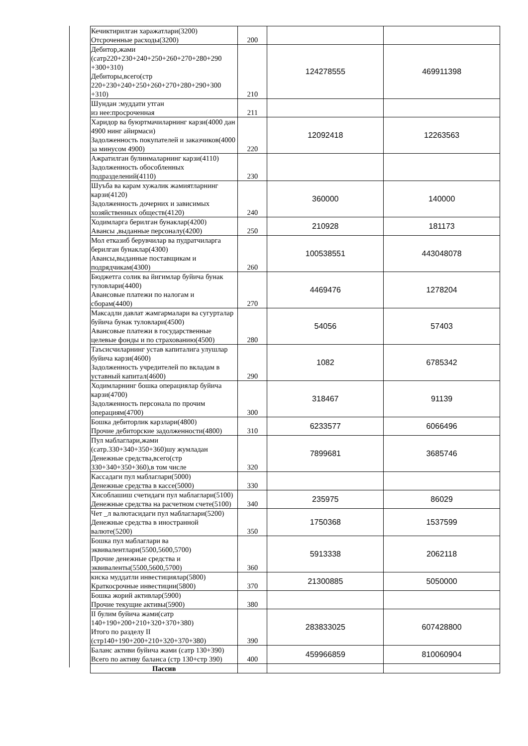| Кечиктирилган харажатлари(3200) Отсроченные расходы(3200) | 200 | | |
| Дебитор,жами (сатр220+230+240+250+260+270+280+290 +300+310) Дебиторы,всего(стр 220+230+240+250+260+270+280+290+300 +310) | 210 | 124278555 | 469911398 |
| Шундан :муддати утган из нее:просроченная | 211 | | |
| Харидор ва буюртмачиларнинг карзи(4000 дан 4900 нинг айирмаси) Задолженность покупателей и заказчиков(4000 за минусом 4900) | 220 | 12092418 | 12263563 |
| Ажратилган булинмаларнинг карзи(4110) Задолженность обособленных подразделений(4110) | 230 | | |
| Шуъба ва карам хужалик жамиятларнинг карзи(4120) Задолженность дочерних и зависимых хозяйственных обществ(4120) | 240 | 360000 | 140000 |
| Ходимларга берилган бунаклар(4200) Авансы ,выданные персоналу(4200) | 250 | 210928 | 181173 |
| Мол етказиб берувчилар ва пудратчиларга берилган бунаклар(4300) Авансы,выданные поставщикам и подрядчикам(4300) | 260 | 100538551 | 443048078 |
| Бюджетга солик ва йигимлар буйича бунак туловлари(4400) Авансовые платежи по налогам и сборам(4400) | 270 | 4469476 | 1278204 |
| Максадли давлат жамгармалари ва сугурталар буйича бунак туловлари(4500) Авансовые платежи в государственные целевые фонды и по страхованию(4500) | 280 | 54056 | 57403 |
| Таъсисчиларнинг устав капиталига улушлар буйича карзи(4600) Задолженность учредителей по вкладам в уставный капитал(4600) | 290 | 1082 | 6785342 |
| Ходимларнинг бошка операциялар буйича карзи(4700) Задолженность персонала по прочим операциям(4700) | 300 | 318467 | 91139 |
| Бошка дебиторлик карзлари(4800) Прочие дебиторские задолженности(4800) | 310 | 6233577 | 6066496 |
| Пул маблаглари,жами (сатр.330+340+350+360)шу жумладан Денежные средства,всего(стр 330+340+350+360),в том числе | 320 | 7899681 | 3685746 |
| Кассадаги пул маблаглари(5000) Денежные средства в кассе(5000) | 330 | | |
| Хисоблашиш счетидаги пул маблаглари(5100) Денежные средства на расчетном счете(5100) | 340 | 235975 | 86029 |
| Чет _л валютасидаги пул маблаглари(5200) Денежные средства в иностранной валюте(5200) | 350 | 1750368 | 1537599 |
| Бошка пул маблаглари ва эквивалентлари(5500,5600,5700) Прочие денежные средства и эквиваленты(5500,5600,5700) | 360 | 5913338 | 2062118 |
| киска муддатли инвестициялар(5800) Краткосрочные инвестиции(5800) | 370 | 21300885 | 5050000 |
| Бошка жорий активлар(5900) Прочие текущие активы(5900) | 380 | | |
| II булим буйича жами(сатр 140+190+200+210+320+370+380) Итого по разделу II (стр140+190+200+210+320+370+380) | 390 | 283833025 | 607428800 |
| Баланс активи буйича жами (сатр 130+390) Всего по активу баланса (стр 130+стр 390) | 400 | 459966859 | 810060904 |
| Пассив | | | |